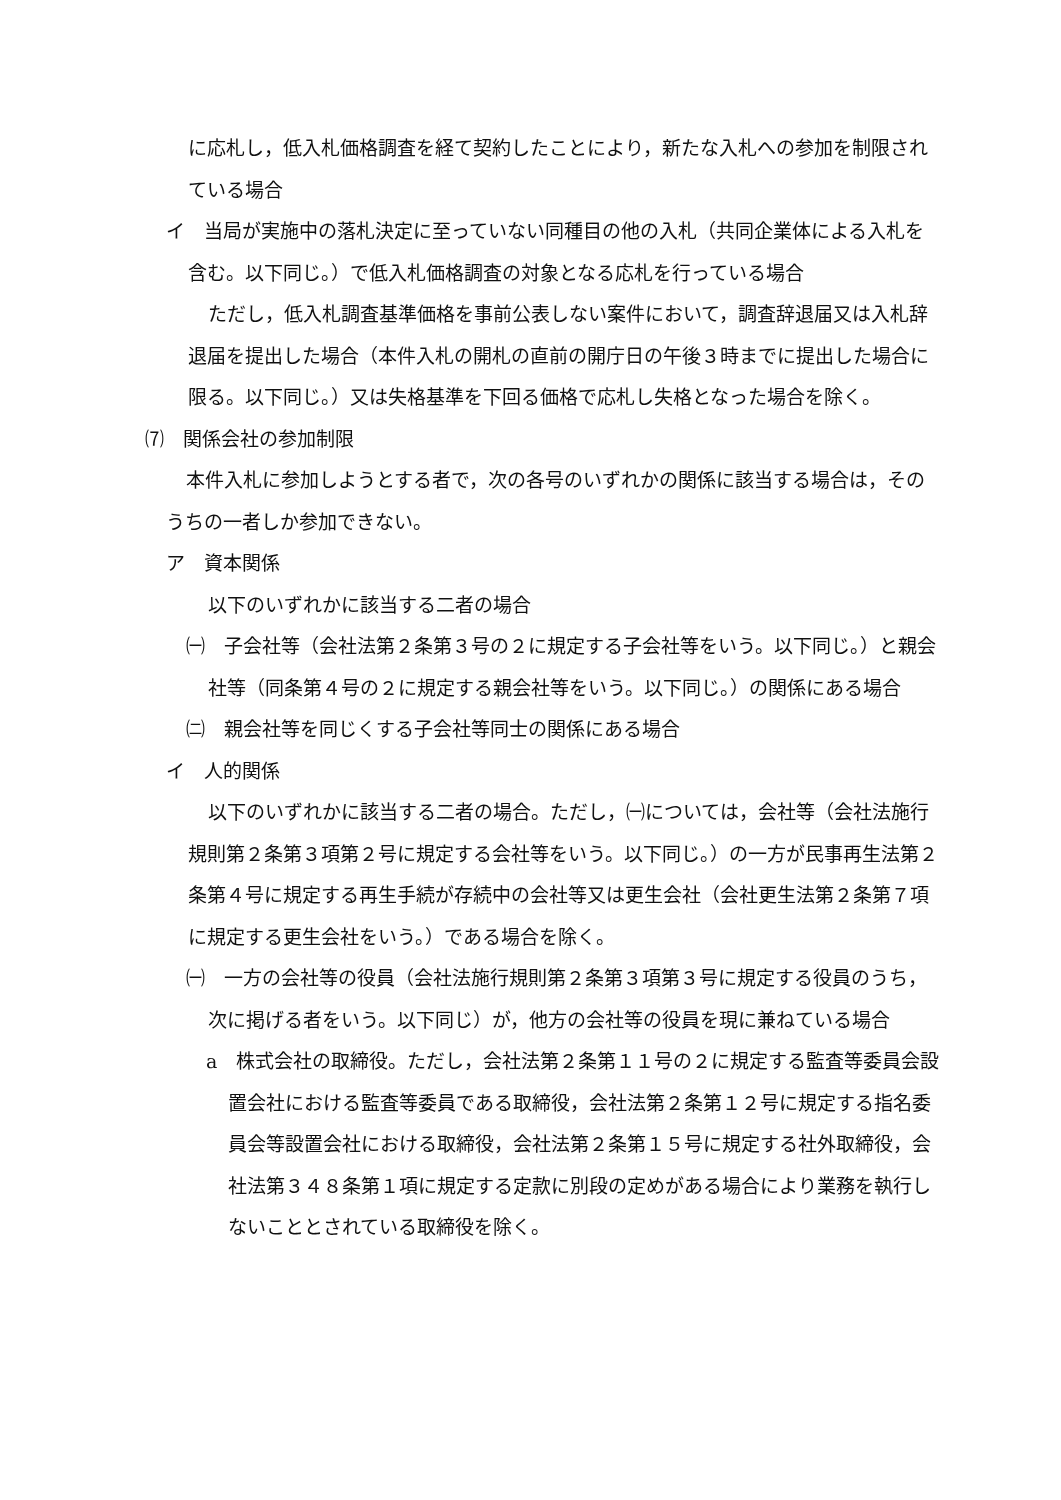に応札し，低入札価格調査を経て契約したことにより，新たな入札への参加を制限されている場合
イ　当局が実施中の落札決定に至っていない同種目の他の入札（共同企業体による入札を含む。以下同じ。）で低入札価格調査の対象となる応札を行っている場合
ただし，低入札調査基準価格を事前公表しない案件において，調査辞退届又は入札辞退届を提出した場合（本件入札の開札の直前の開庁日の午後３時までに提出した場合に限る。以下同じ。）又は失格基準を下回る価格で応札し失格となった場合を除く。
⑺　関係会社の参加制限
本件入札に参加しようとする者で，次の各号のいずれかの関係に該当する場合は，そのうちの一者しか参加できない。
ア　資本関係
以下のいずれかに該当する二者の場合
㈠　子会社等（会社法第２条第３号の２に規定する子会社等をいう。以下同じ。）と親会社等（同条第４号の２に規定する親会社等をいう。以下同じ。）の関係にある場合
㈡　親会社等を同じくする子会社等同士の関係にある場合
イ　人的関係
以下のいずれかに該当する二者の場合。ただし，㈠については，会社等（会社法施行規則第２条第３項第２号に規定する会社等をいう。以下同じ。）の一方が民事再生法第２条第４号に規定する再生手続が存続中の会社等又は更生会社（会社更生法第２条第７項に規定する更生会社をいう。）である場合を除く。
㈠　一方の会社等の役員（会社法施行規則第２条第３項第３号に規定する役員のうち，次に掲げる者をいう。以下同じ）が，他方の会社等の役員を現に兼ねている場合
a　株式会社の取締役。ただし，会社法第２条第１１号の２に規定する監査等委員会設置会社における監査等委員である取締役，会社法第２条第１２号に規定する指名委員会等設置会社における取締役，会社法第２条第１５号に規定する社外取締役，会社法第３４８条第１項に規定する定款に別段の定めがある場合により業務を執行しないこととされている取締役を除く。